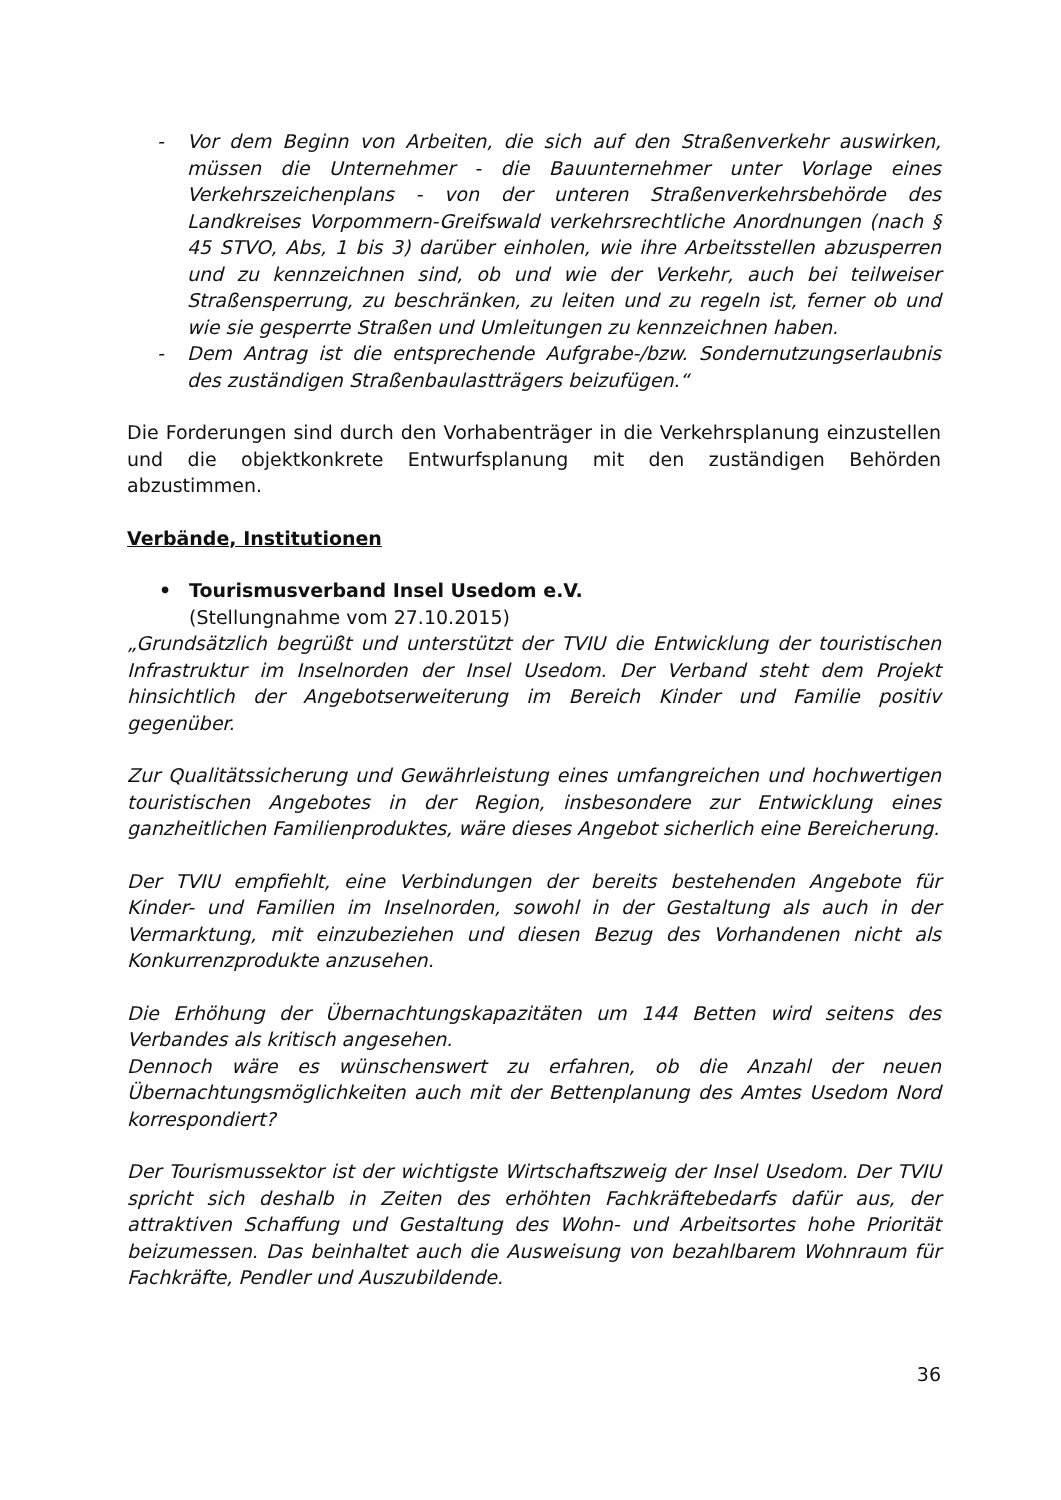- Vor dem Beginn von Arbeiten, die sich auf den Straßenverkehr auswirken, müssen die Unternehmer - die Bauunternehmer unter Vorlage eines Verkehrszeichenplans - von der unteren Straßenverkehrsbehörde des Landkreises Vorpommern-Greifswald verkehrsrechtliche Anordnungen (nach § 45 STVO, Abs, 1 bis 3) darüber einholen, wie ihre Arbeitsstellen abzusperren und zu kennzeichnen sind, ob und wie der Verkehr, auch bei teilweiser Straßensperrung, zu beschränken, zu leiten und zu regeln ist, ferner ob und wie sie gesperrte Straßen und Umleitungen zu kennzeichnen haben.
- Dem Antrag ist die entsprechende Aufgrabe-/bzw. Sondernutzungserlaubnis des zuständigen Straßenbaulastträgers beizufügen.“
Die Forderungen sind durch den Vorhabenträger in die Verkehrsplanung einzustellen und die objektkonkrete Entwurfsplanung mit den zuständigen Behörden abzustimmen.
Verbände, Institutionen
• Tourismusverband Insel Usedom e.V.
(Stellungnahme vom 27.10.2015)
„Grundsätzlich begrüßt und unterstützt der TVIU die Entwicklung der touristischen Infrastruktur im Inselnorden der Insel Usedom. Der Verband steht dem Projekt hinsichtlich der Angebotserweiterung im Bereich Kinder und Familie positiv gegenüber.
Zur Qualitätssicherung und Gewährleistung eines umfangreichen und hochwertigen touristischen Angebotes in der Region, insbesondere zur Entwicklung eines ganzheitlichen Familienproduktes, wäre dieses Angebot sicherlich eine Bereicherung.
Der TVIU empfiehlt, eine Verbindungen der bereits bestehenden Angebote für Kinder- und Familien im Inselnorden, sowohl in der Gestaltung als auch in der Vermarktung, mit einzubeziehen und diesen Bezug des Vorhandenen nicht als Konkurrenzprodukte anzusehen.
Die Erhöhung der Übernachtungskapazitäten um 144 Betten wird seitens des Verbandes als kritisch angesehen.
Dennoch wäre es wünschenswert zu erfahren, ob die Anzahl der neuen Übernachtungsmöglichkeiten auch mit der Bettenplanung des Amtes Usedom Nord korrespondiert?
Der Tourismussektor ist der wichtigste Wirtschaftszweig der Insel Usedom. Der TVIU spricht sich deshalb in Zeiten des erhöhten Fachkräftebedarfs dafür aus, der attraktiven Schaffung und Gestaltung des Wohn- und Arbeitsortes hohe Priorität beizumessen. Das beinhaltet auch die Ausweisung von bezahlbarem Wohnraum für Fachkräfte, Pendler und Auszubildende.
36